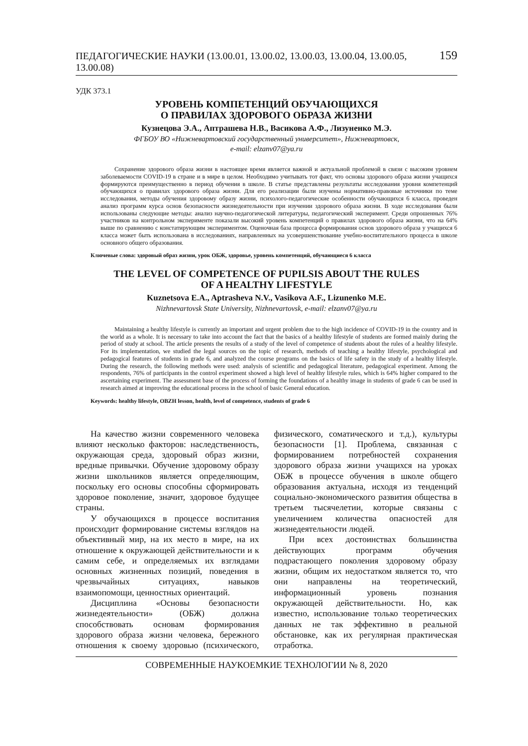ПЕДАГОГИЧЕСКИЕ НАУКИ (13.00.01, 13.00.02, 13.00.03, 13.00.04, 13.00.05, 13.00.08) 159
УДК 373.1
УРОВЕНЬ КОМПЕТЕНЦИЙ ОБУЧАЮЩИХСЯ
О ПРАВИЛАХ ЗДОРОВОГО ОБРАЗА ЖИЗНИ
Кузнецова Э.А., Аптрашева Н.В., Васикова А.Ф., Лизуненко М.Э.
ФГБОУ ВО «Нижневартовский государственный университет», Нижневартовск,
e-mail: elzanv07@ya.ru
Сохранение здорового образа жизни в настоящее время является важной и актуальной проблемой в связи с высоким уровнем заболеваемости COVID-19 в стране и в мире в целом. Необходимо учитывать тот факт, что основы здорового образа жизни учащихся формируются преимущественно в период обучения в школе. В статье представлены результаты исследования уровня компетенций обучающихся о правилах здорового образа жизни. Для его реализации были изучены нормативно-правовые источники по теме исследования, методы обучения здоровому образу жизни, психолого-педагогические особенности обучающихся 6 класса, проведен анализ программ курса основ безопасности жизнедеятельности при изучении здорового образа жизни. В ходе исследования были использованы следующие методы: анализ научно-педагогической литературы, педагогический эксперимент. Среди опрошенных 76% участников на контрольном эксперименте показали высокий уровень компетенций о правилах здорового образа жизни, что на 64% выше по сравнению с констатирующим экспериментом. Оценочная база процесса формирования основ здорового образа у учащихся 6 класса может быть использована в исследованиях, направленных на усовершенствование учебно-воспитательного процесса в школе основного общего образования.
Ключевые слова: здоровый образ жизни, урок ОБЖ, здоровье, уровень компетенций, обучающиеся 6 класса
THE LEVEL OF COMPETENCE OF PUPILSIS ABOUT THE RULES
OF A HEALTHY LIFESTYLE
Kuznetsova E.A., Aptrasheva N.V., Vasikova A.F., Lizunenko M.E.
Nizhnevartovsk State University, Nizhnevartovsk, e-mail: elzanv07@ya.ru
Maintaining a healthy lifestyle is currently an important and urgent problem due to the high incidence of COVID-19 in the country and in the world as a whole. It is necessary to take into account the fact that the basics of a healthy lifestyle of students are formed mainly during the period of study at school. The article presents the results of a study of the level of competence of students about the rules of a healthy lifestyle. For its implementation, we studied the legal sources on the topic of research, methods of teaching a healthy lifestyle, psychological and pedagogical features of students in grade 6, and analyzed the course programs on the basics of life safety in the study of a healthy lifestyle. During the research, the following methods were used: analysis of scientific and pedagogical literature, pedagogical experiment. Among the respondents, 76% of participants in the control experiment showed a high level of healthy lifestyle rules, which is 64% higher compared to the ascertaining experiment. The assessment base of the process of forming the foundations of a healthy image in students of grade 6 can be used in research aimed at improving the educational process in the school of basic General education.
Keywords: healthy lifestyle, OBZH lesson, health, level of competence, students of grade 6
На качество жизни современного человека влияют несколько факторов: наследственность, окружающая среда, здоровый образ жизни, вредные привычки. Обучение здоровому образу жизни школьников является определяющим, поскольку его основы способны сформировать здоровое поколение, значит, здоровое будущее страны.
У обучающихся в процессе воспитания происходит формирование системы взглядов на объективный мир, на их место в мире, на их отношение к окружающей действительности и к самим себе, и определяемых их взглядами основных жизненных позиций, поведения в чрезвычайных ситуациях, навыков взаимопомощи, ценностных ориентаций.
Дисциплина «Основы безопасности жизнедеятельности» (ОБЖ) должна способствовать основам формирования здорового образа жизни человека, бережного отношения к своему здоровью (психического, физического, соматического и т.д.), культуры безопасности [1]. Проблема, связанная с формированием потребностей сохранения здорового образа жизни учащихся на уроках ОБЖ в процессе обучения в школе общего образования актуальна, исходя из тенденций социально-экономического развития общества в третьем тысячелетии, которые связаны с увеличением количества опасностей для жизнедеятельности людей.
При всех достоинствах большинства действующих программ обучения подрастающего поколения здоровому образу жизни, общим их недостатком является то, что они направлены на теоретический, информационный уровень познания окружающей действительности. Но, как известно, использование только теоретических данных не так эффективно в реальной обстановке, как их регулярная практическая отработка.
СОВРЕМЕННЫЕ НАУКОЕМКИЕ ТЕХНОЛОГИИ № 8, 2020